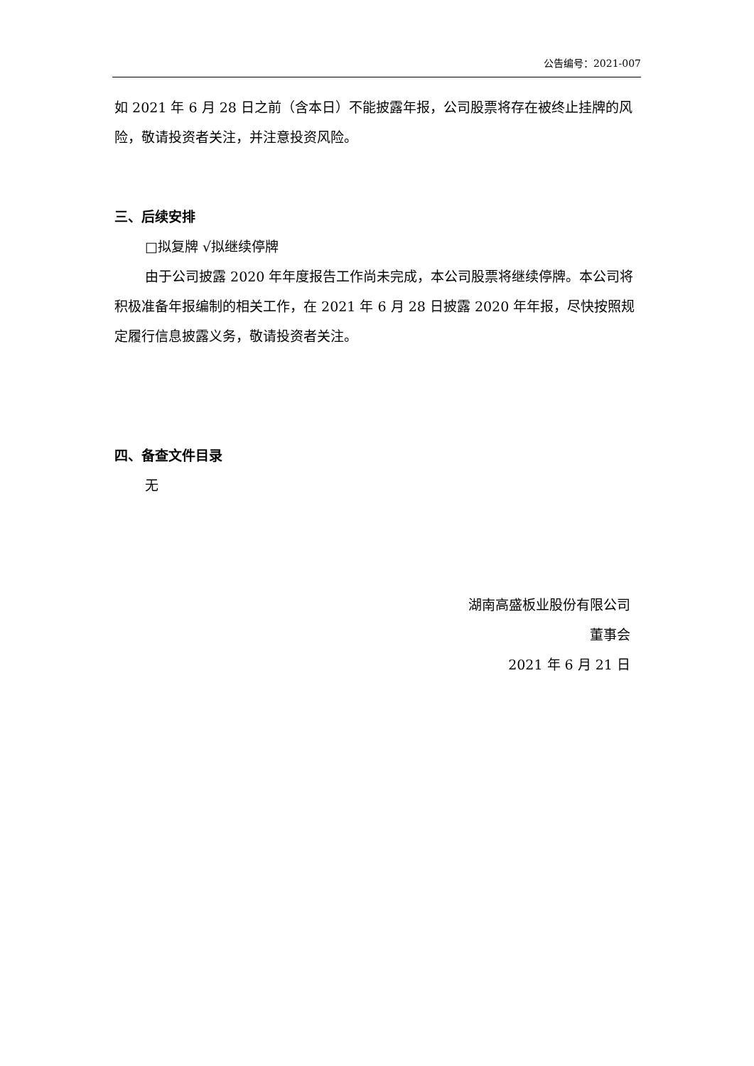公告编号：2021-007
如 2021 年 6 月 28 日之前（含本日）不能披露年报，公司股票将存在被终止挂牌的风险，敬请投资者关注，并注意投资风险。
三、后续安排
□拟复牌 √拟继续停牌
由于公司披露 2020 年年度报告工作尚未完成，本公司股票将继续停牌。本公司将积极准备年报编制的相关工作，在 2021 年 6 月 28 日披露 2020 年年报，尽快按照规定履行信息披露义务，敬请投资者关注。
四、备查文件目录
无
湖南高盛板业股份有限公司
董事会
2021 年 6 月 21 日